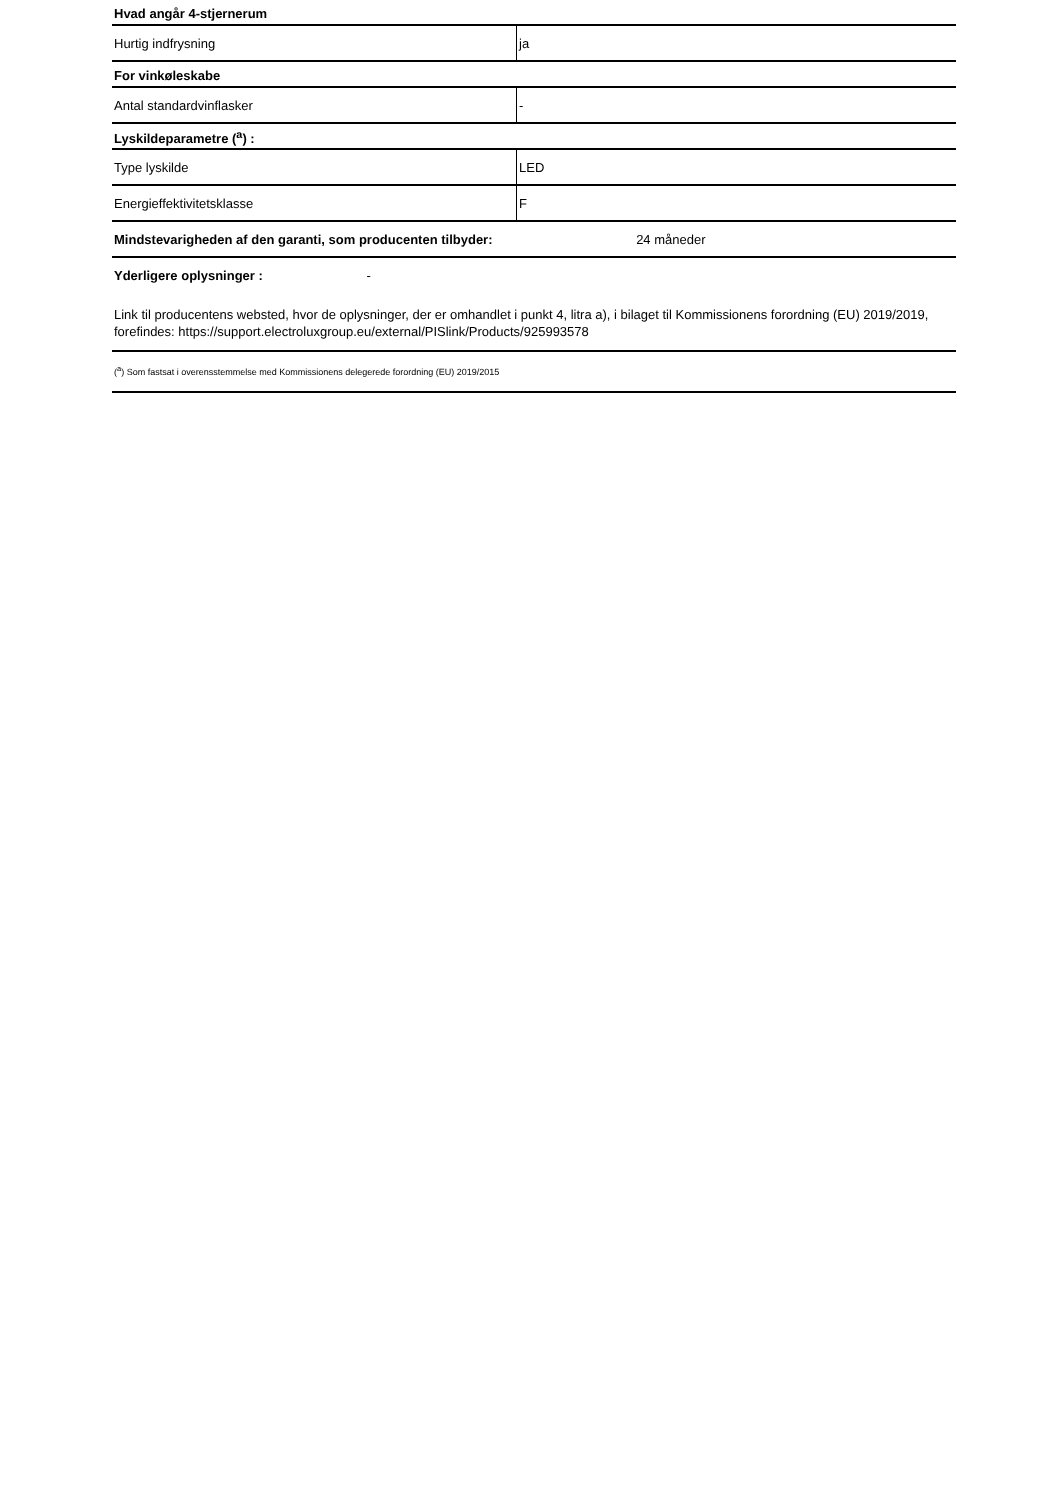| Hvad angår 4-stjernerum | |
| Hurtig indfrysning | ja |
| For vinkøleskabe | |
| Antal standardvinflasker | - |
| Lyskildeparametre (<sup>a</sup>) : | |
| Type lyskilde | LED |
| Energieffektivitetsklasse | F |
| Mindstevarigheden af den garanti, som producenten tilbyder: 24 måneder | |
| Yderligere oplysninger : - | |
Link til producentens websted, hvor de oplysninger, der er omhandlet i punkt 4, litra a), i bilaget til Kommissionens forordning (EU) 2019/2019, forefindes: https://support.electroluxgroup.eu/external/PISlink/Products/925993578
(<sup>a</sup>) Som fastsat i overensstemmelse med Kommissionens delegerede forordning (EU) 2019/2015